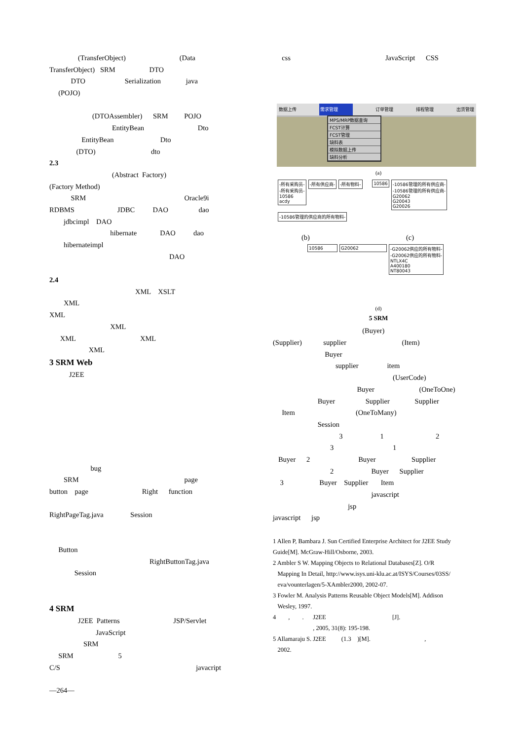(TransferObject) (Data
TransferObject) SRM DTO
DTO Serialization java
(POJO)
(DTOAssembler) SRM POJO
EntityBean Dto
EntityBean Dto
(DTO) dto
2.3
(Abstract Factory)
(Factory Method)
SRM Oracle9i
RDBMS JDBC DAO dao
jdbcimpl DAO
hibernate DAO dao
hibernateimpl
DAO
2.4
XML XSLT
XML
XML
XML
XML XML
XML
3 SRM Web
J2EE
bug
SRM page
button page Right function
RightPageTag.java Session
Button
RightButtonTag.java
Session
4 SRM
J2EE Patterns JSP/Servlet
JavaScript
SRM
SRM 5
C/S javacript
—264—
css JavaScript CSS
数据上传 需求管理 订单管理 排程管理 出货管理
MPS/MRP数据查询
FCST计算
FCST管理
缺料表
模拟数据上传
缺料分析
(a)
-所有采购员-
-所有采购员-
10586
acdy -所有供应商- -所有物料- 10586 -10586管理的所有供应商-
-10586管理的所有供应商-
G20062
G20043
G20026 -10586管理的供应商的所有物料-
(b) (c)
10586 G20062 -G20062供应的所有物料-
-G20062供应的所有物料-
NTLX4C
A400180
NT80043
(d)
5 SRM
(Buyer)
(Supplier) supplier (Item)
Buyer
supplier item
(UserCode)
Buyer (OneToOne)
Buyer Supplier Supplier
Item (OneToMany)
Session
3 1 2
3 1
Buyer 2 Buyer Supplier
2 Buyer Supplier
3 Buyer Supplier Item
javascript
jsp
javascript jsp
1 Allen P, Bambara J. Sun Certified Enterprise Architect for J2EE Study
Guide[M]. McGraw-Hill/Osborne, 2003.
2 Ambler S W. Mapping Objects to Relational Databases[Z]. O/R
Mapping In Detail, http://www.isys.uni-klu.ac.at/ISYS/Courses/03SS/
eva/vounterlagen/5-XAmbler2000, 2002-07.
3 Fowler M. Analysis Patterns Reusable Object Models[M]. Addison
Wesley, 1997.
4 , . J2EE [J].
, 2005, 31(8): 195-198.
5 Allamaraju S. J2EE (1.3 )[M]. ,
2002.